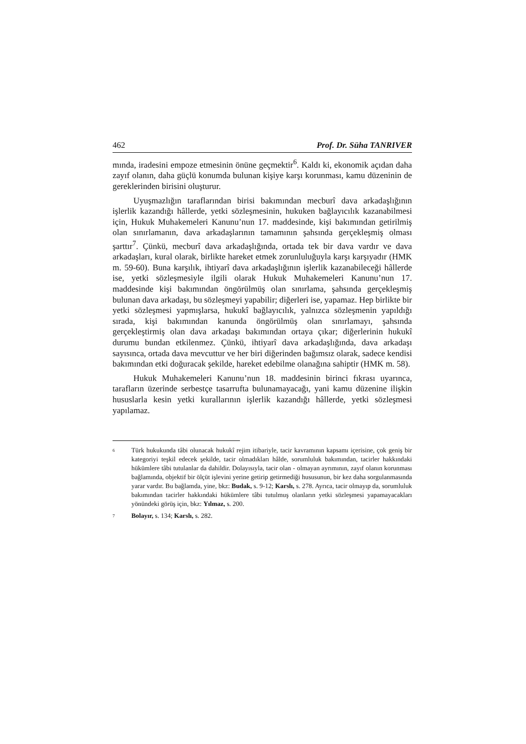462 Prof. Dr. Süha TANRIVER
mında, iradesini empoze etmesinin önüne geçmektir<sup>6</sup>. Kaldı ki, ekonomik açıdan daha zayıf olanın, daha güçlü konumda bulunan kişiye karşı korunması, kamu düzeninin de gereklerinden birisini oluşturur.
Uyuşmazlığın taraflarından birisi bakımından mecburî dava arkadaşlığının işlerlik kazandığı hâllerde, yetki sözleşmesinin, hukuken bağlayıcılık kazanabilmesi için, Hukuk Muhakemeleri Kanunu’nun 17. maddesinde, kişi bakımından getirilmiş olan sınırlamanın, dava arkadaşlarının tamamının şahsında gerçekleşmiş olması şarttır<sup>7</sup>. Çünkü, mecburî dava arkadaşlığında, ortada tek bir dava vardır ve dava arkadaşları, kural olarak, birlikte hareket etmek zorunluluğuyla karşı karşıyadır (HMK m. 59-60). Buna karşılık, ihtiyarî dava arkadaşlığının işlerlik kazanabileceği hâllerde ise, yetki sözleşmesiyle ilgili olarak Hukuk Muhakemeleri Kanunu’nun 17. maddesinde kişi bakımından öngörülmüş olan sınırlama, şahsında gerçekleşmiş bulunan dava arkadaşı, bu sözleşmeyi yapabilir; diğerleri ise, yapamaz. Hep birlikte bir yetki sözleşmesi yapmışlarsa, hukukî bağlayıcılık, yalnızca sözleşmenin yapıldığı sırada, kişi bakımından kanunda öngörülmüş olan sınırlamayı, şahsında gerçekleştirmiş olan dava arkadaşı bakımından ortaya çıkar; diğerlerinin hukukî durumu bundan etkilenmez. Çünkü, ihtiyarî dava arkadaşlığında, dava arkadaşı sayısınca, ortada dava mevcuttur ve her biri diğerinden bağımsız olarak, sadece kendisi bakımından etki doğuracak şekilde, hareket edebilme olanağına sahiptir (HMK m. 58).
Hukuk Muhakemeleri Kanunu’nun 18. maddesinin birinci fıkrası uyarınca, tarafların üzerinde serbestçe tasarrufta bulunamayacağı, yani kamu düzenine ilişkin hususlarla kesin yetki kurallarının işlerlik kazandığı hâllerde, yetki sözleşmesi yapılamaz.
<sup>6</sup>
Türk hukukunda tâbi olunacak hukukî rejim itibariyle, tacir kavramının kapsamı içerisine, çok geniş bir kategoriyi teşkil edecek şekilde, tacir olmadıkları hâlde, sorumluluk bakımından, tacirler hakkındaki hükümlere tâbi tutulanlar da dahildir. Dolayısıyla, tacir olan - olmayan ayrımının, zayıf olanın korunması bağlamında, objektif bir ölçüt işlevini yerine getirip getirmediği hususunun, bir kez daha sorgulanmasında yarar vardır. Bu bağlamda, yine, bkz: Budak, s. 9-12; Karslı, s. 278. Ayrıca, tacir olmayıp da, sorumluluk bakımından tacirler hakkındaki hükümlere tâbi tutulmuş olanların yetki sözleşmesi yapamayacakları yönündeki görüş için, bkz: Yılmaz, s. 200.
<sup>7</sup>
Bolayır, s. 134; Karslı, s. 282.